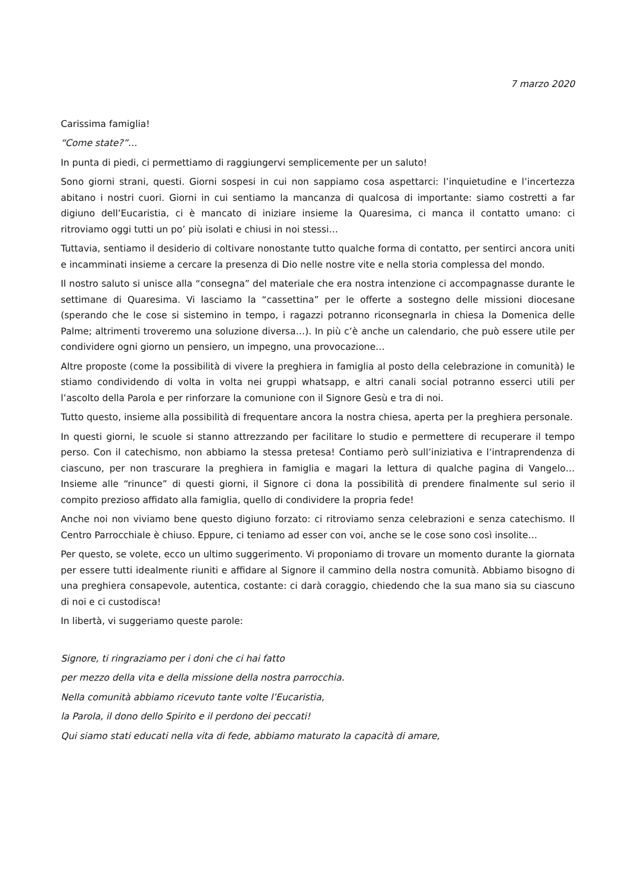7 marzo 2020
Carissima famiglia!
“Come state?”…
In punta di piedi, ci permettiamo di raggiungervi semplicemente per un saluto!
Sono giorni strani, questi. Giorni sospesi in cui non sappiamo cosa aspettarci: l’inquietudine e l’incertezza abitano i nostri cuori. Giorni in cui sentiamo la mancanza di qualcosa di importante: siamo costretti a far digiuno dell’Eucaristia, ci è mancato di iniziare insieme la Quaresima, ci manca il contatto umano: ci ritroviamo oggi tutti un po’ più isolati e chiusi in noi stessi…
Tuttavia, sentiamo il desiderio di coltivare nonostante tutto qualche forma di contatto, per sentirci ancora uniti e incamminati insieme a cercare la presenza di Dio nelle nostre vite e nella storia complessa del mondo.
Il nostro saluto si unisce alla “consegna” del materiale che era nostra intenzione ci accompagnasse durante le settimane di Quaresima. Vi lasciamo la “cassettina” per le offerte a sostegno delle missioni diocesane (sperando che le cose si sistemino in tempo, i ragazzi potranno riconsegnarla in chiesa la Domenica delle Palme; altrimenti troveremo una soluzione diversa…). In più c’è anche un calendario, che può essere utile per condividere ogni giorno un pensiero, un impegno, una provocazione…
Altre proposte (come la possibilità di vivere la preghiera in famiglia al posto della celebrazione in comunità) le stiamo condividendo di volta in volta nei gruppi whatsapp, e altri canali social potranno esserci utili per l’ascolto della Parola e per rinforzare la comunione con il Signore Gesù e tra di noi.
Tutto questo, insieme alla possibilità di frequentare ancora la nostra chiesa, aperta per la preghiera personale.
In questi giorni, le scuole si stanno attrezzando per facilitare lo studio e permettere di recuperare il tempo perso. Con il catechismo, non abbiamo la stessa pretesa! Contiamo però sull’iniziativa e l’intraprendenza di ciascuno, per non trascurare la preghiera in famiglia e magari la lettura di qualche pagina di Vangelo… Insieme alle “rinunce” di questi giorni, il Signore ci dona la possibilità di prendere finalmente sul serio il compito prezioso affidato alla famiglia, quello di condividere la propria fede!
Anche noi non viviamo bene questo digiuno forzato: ci ritroviamo senza celebrazioni e senza catechismo. Il Centro Parrocchiale è chiuso. Eppure, ci teniamo ad esser con voi, anche se le cose sono così insolite…
Per questo, se volete, ecco un ultimo suggerimento. Vi proponiamo di trovare un momento durante la giornata per essere tutti idealmente riuniti e affidare al Signore il cammino della nostra comunità. Abbiamo bisogno di una preghiera consapevole, autentica, costante: ci darà coraggio, chiedendo che la sua mano sia su ciascuno di noi e ci custodisca!
In libertà, vi suggeriamo queste parole:
Signore, ti ringraziamo per i doni che ci hai fatto
per mezzo della vita e della missione della nostra parrocchia.
Nella comunità abbiamo ricevuto tante volte l’Eucaristia,
la Parola, il dono dello Spirito e il perdono dei peccati!
Qui siamo stati educati nella vita di fede, abbiamo maturato la capacità di amare,